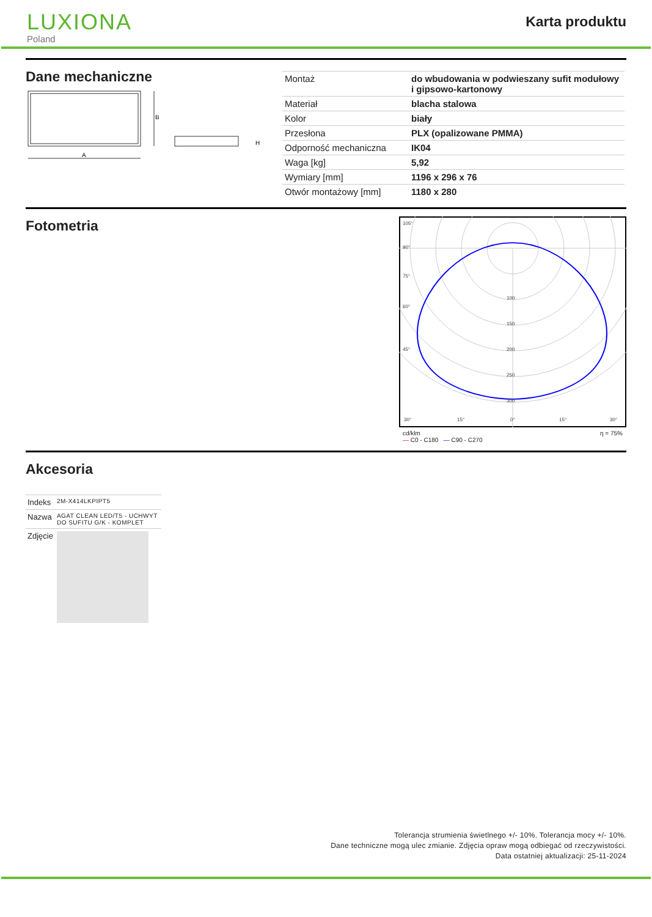LUXIONA
Poland
Karta produktu
Dane mechaniczne
B
A
H
| Montaż | do wbudowania w podwieszany sufit modułowy i gipsowo-kartonowy |
| Materiał | blacha stalowa |
| Kolor | biały |
| Przesłona | PLX (opalizowane PMMA) |
| Odporność mechaniczna | IK04 |
| Waga [kg] | 5,92 |
| Wymiary [mm] | 1196 x 296 x 76 |
| Otwór montażowy [mm] | 1180 x 280 |
Fotometria
105°
90°
75°
60°
45°
30°
15°
0°
15°
30°
100
150
200
250
300
cd/klm
— C0 - C180 — C90 - C270 η = 75%
Akcesoria
| Indeks | 2M-X414LKPIPT5 |
| Nazwa | AGAT CLEAN LED/T5 - UCHWYT DO SUFITU G/K - KOMPLET |
| Zdjęcie | |
Tolerancja strumienia świetlnego +/- 10%. Tolerancja mocy +/- 10%.
Dane techniczne mogą ulec zmianie. Zdjęcia opraw mogą odbiegać od rzeczywistości.
Data ostatniej aktualizacji: 25-11-2024